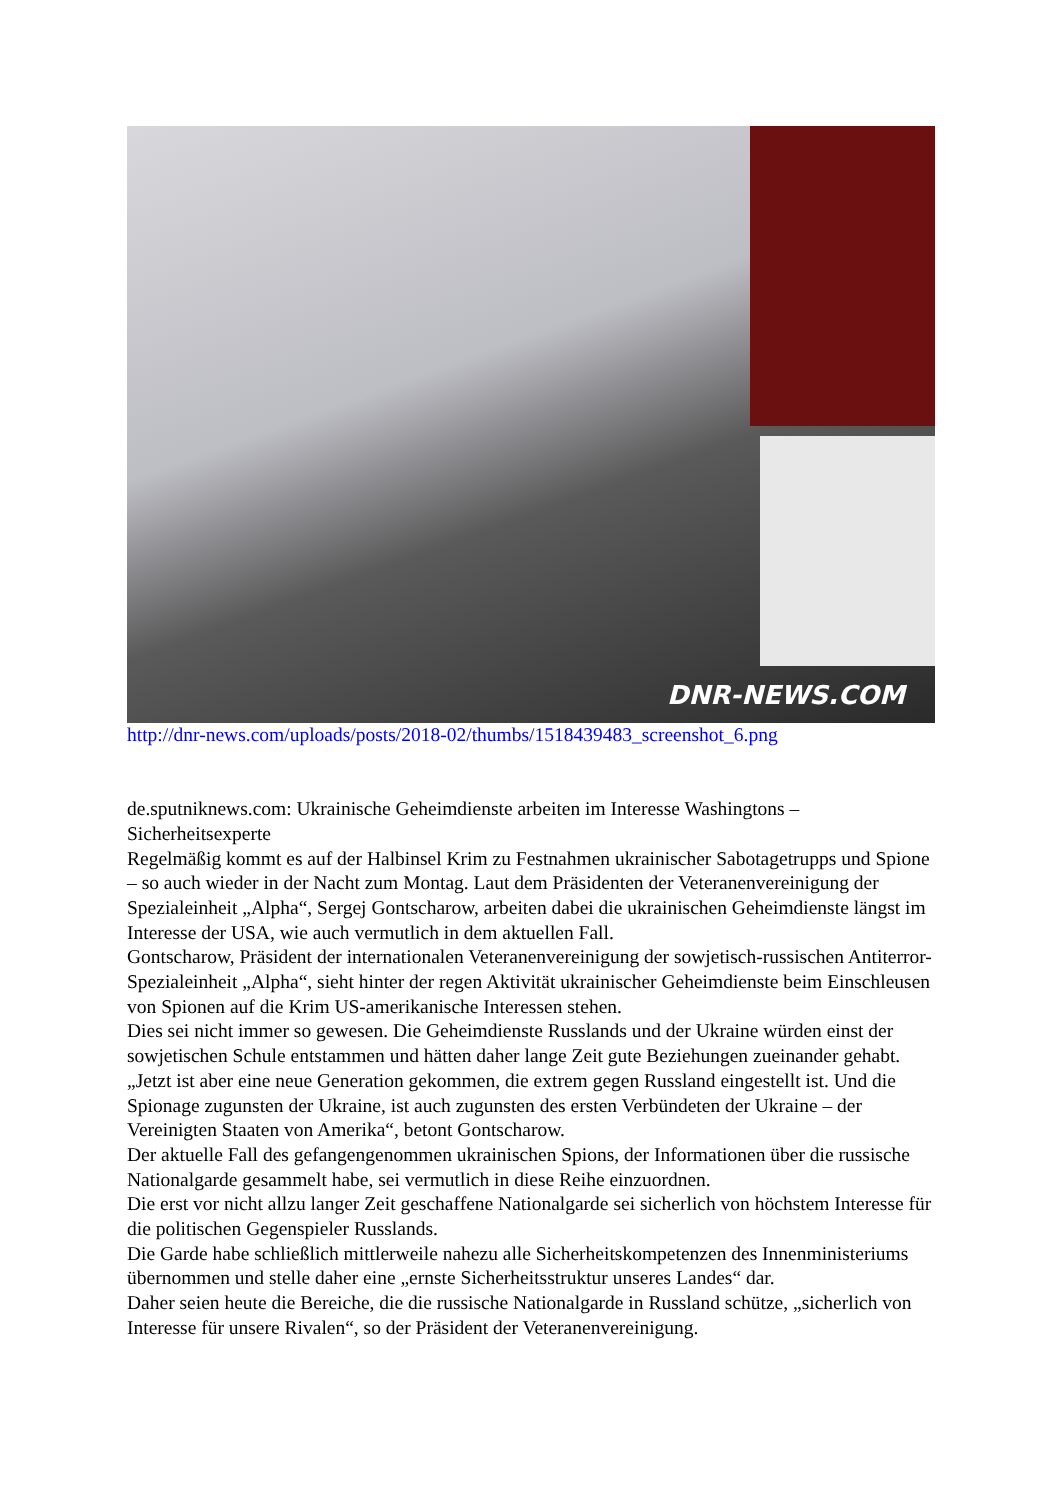DNR-NEWS.COM
http://dnr-news.com/uploads/posts/2018-02/thumbs/1518439483_screenshot_6.png
de.sputniknews.com: Ukrainische Geheimdienste arbeiten im Interesse Washingtons – Sicherheitsexperte
Regelmäßig kommt es auf der Halbinsel Krim zu Festnahmen ukrainischer Sabotagetrupps und Spione – so auch wieder in der Nacht zum Montag. Laut dem Präsidenten der Veteranenvereinigung der Spezialeinheit „Alpha“, Sergej Gontscharow, arbeiten dabei die ukrainischen Geheimdienste längst im Interesse der USA, wie auch vermutlich in dem aktuellen Fall.
Gontscharow, Präsident der internationalen Veteranenvereinigung der sowjetisch-russischen Antiterror-Spezialeinheit „Alpha“, sieht hinter der regen Aktivität ukrainischer Geheimdienste beim Einschleusen von Spionen auf die Krim US-amerikanische Interessen stehen.
Dies sei nicht immer so gewesen. Die Geheimdienste Russlands und der Ukraine würden einst der sowjetischen Schule entstammen und hätten daher lange Zeit gute Beziehungen zueinander gehabt.
„Jetzt ist aber eine neue Generation gekommen, die extrem gegen Russland eingestellt ist. Und die Spionage zugunsten der Ukraine, ist auch zugunsten des ersten Verbündeten der Ukraine – der Vereinigten Staaten von Amerika“, betont Gontscharow.
Der aktuelle Fall des gefangengenommen ukrainischen Spions, der Informationen über die russische Nationalgarde gesammelt habe, sei vermutlich in diese Reihe einzuordnen.
Die erst vor nicht allzu langer Zeit geschaffene Nationalgarde sei sicherlich von höchstem Interesse für die politischen Gegenspieler Russlands.
Die Garde habe schließlich mittlerweile nahezu alle Sicherheitskompetenzen des Innenministeriums übernommen und stelle daher eine „ernste Sicherheitsstruktur unseres Landes“ dar.
Daher seien heute die Bereiche, die die russische Nationalgarde in Russland schütze, „sicherlich von Interesse für unsere Rivalen“, so der Präsident der Veteranenvereinigung.